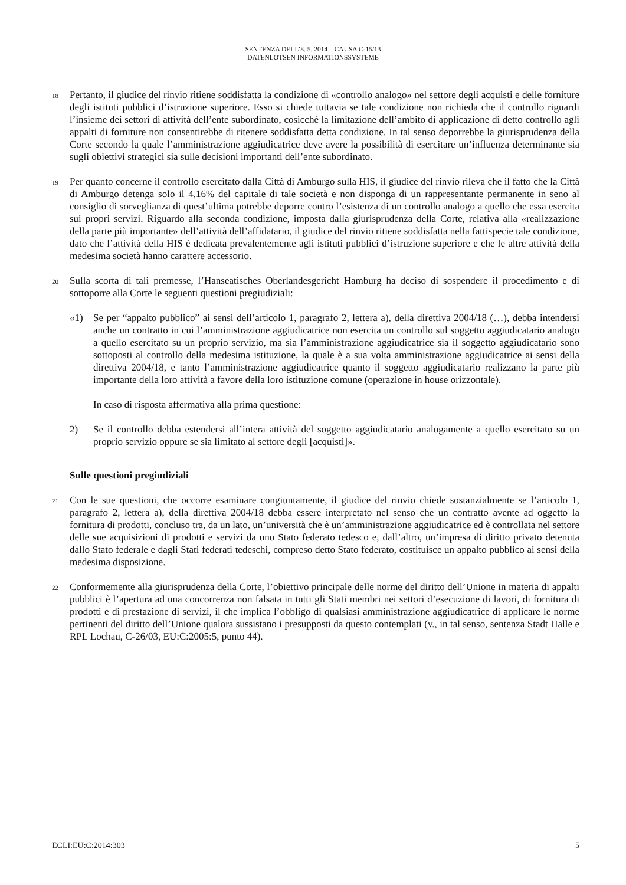SENTENZA DELL’8. 5. 2014 – CAUSA C-15/13
DATENLOTSEN INFORMATIONSSYSTEME
18
Pertanto, il giudice del rinvio ritiene soddisfatta la condizione di «controllo analogo» nel settore degli acquisti e delle forniture degli istituti pubblici d’istruzione superiore. Esso si chiede tuttavia se tale condizione non richieda che il controllo riguardi l’insieme dei settori di attività dell’ente subordinato, cosicché la limitazione dell’ambito di applicazione di detto controllo agli appalti di forniture non consentirebbe di ritenere soddisfatta detta condizione. In tal senso deporrebbe la giurisprudenza della Corte secondo la quale l’amministrazione aggiudicatrice deve avere la possibilità di esercitare un’influenza determinante sia sugli obiettivi strategici sia sulle decisioni importanti dell’ente subordinato.
19
Per quanto concerne il controllo esercitato dalla Città di Amburgo sulla HIS, il giudice del rinvio rileva che il fatto che la Città di Amburgo detenga solo il 4,16% del capitale di tale società e non disponga di un rappresentante permanente in seno al consiglio di sorveglianza di quest’ultima potrebbe deporre contro l’esistenza di un controllo analogo a quello che essa esercita sui propri servizi. Riguardo alla seconda condizione, imposta dalla giurisprudenza della Corte, relativa alla «realizzazione della parte più importante» dell’attività dell’affidatario, il giudice del rinvio ritiene soddisfatta nella fattispecie tale condizione, dato che l’attività della HIS è dedicata prevalentemente agli istituti pubblici d’istruzione superiore e che le altre attività della medesima società hanno carattere accessorio.
20
Sulla scorta di tali premesse, l’Hanseatisches Oberlandesgericht Hamburg ha deciso di sospendere il procedimento e di sottoporre alla Corte le seguenti questioni pregiudiziali:
«1) Se per “appalto pubblico” ai sensi dell’articolo 1, paragrafo 2, lettera a), della direttiva 2004/18 (…), debba intendersi anche un contratto in cui l’amministrazione aggiudicatrice non esercita un controllo sul soggetto aggiudicatario analogo a quello esercitato su un proprio servizio, ma sia l’amministrazione aggiudicatrice sia il soggetto aggiudicatario sono sottoposti al controllo della medesima istituzione, la quale è a sua volta amministrazione aggiudicatrice ai sensi della direttiva 2004/18, e tanto l’amministrazione aggiudicatrice quanto il soggetto aggiudicatario realizzano la parte più importante della loro attività a favore della loro istituzione comune (operazione in house orizzontale).
In caso di risposta affermativa alla prima questione:
2) Se il controllo debba estendersi all’intera attività del soggetto aggiudicatario analogamente a quello esercitato su un proprio servizio oppure se sia limitato al settore degli [acquisti]».
Sulle questioni pregiudiziali
21
Con le sue questioni, che occorre esaminare congiuntamente, il giudice del rinvio chiede sostanzialmente se l’articolo 1, paragrafo 2, lettera a), della direttiva 2004/18 debba essere interpretato nel senso che un contratto avente ad oggetto la fornitura di prodotti, concluso tra, da un lato, un’università che è un’amministrazione aggiudicatrice ed è controllata nel settore delle sue acquisizioni di prodotti e servizi da uno Stato federato tedesco e, dall’altro, un’impresa di diritto privato detenuta dallo Stato federale e dagli Stati federati tedeschi, compreso detto Stato federato, costituisce un appalto pubblico ai sensi della medesima disposizione.
22
Conformemente alla giurisprudenza della Corte, l’obiettivo principale delle norme del diritto dell’Unione in materia di appalti pubblici è l’apertura ad una concorrenza non falsata in tutti gli Stati membri nei settori d’esecuzione di lavori, di fornitura di prodotti e di prestazione di servizi, il che implica l’obbligo di qualsiasi amministrazione aggiudicatrice di applicare le norme pertinenti del diritto dell’Unione qualora sussistano i presupposti da questo contemplati (v., in tal senso, sentenza Stadt Halle e RPL Lochau, C-26/03, EU:C:2005:5, punto 44).
ECLI:EU:C:2014:303 5